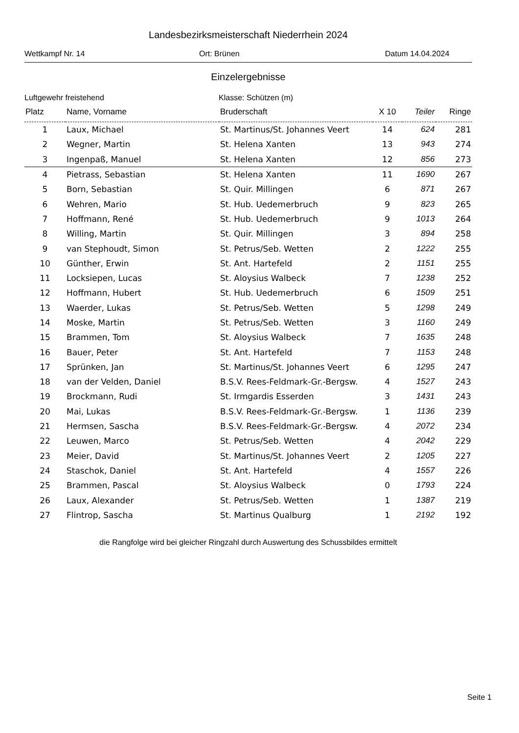Landesbezirksmeisterschaft Niederrhein 2024
Wettkampf Nr. 14 Ort: Brünen Datum 14.04.2024
Einzelergebnisse
Luftgewehr freistehend Klasse: Schützen (m)
| Platz | Name, Vorname | Bruderschaft | X 10 | Teiler | Ringe |
| --- | --- | --- | --- | --- | --- |
| 1 | Laux, Michael | St. Martinus/St. Johannes Veert | 14 | 624 | 281 |
| 2 | Wegner, Martin | St. Helena Xanten | 13 | 943 | 274 |
| 3 | Ingenpaß, Manuel | St. Helena Xanten | 12 | 856 | 273 |
| 4 | Pietrass, Sebastian | St. Helena Xanten | 11 | 1690 | 267 |
| 5 | Born, Sebastian | St. Quir. Millingen | 6 | 871 | 267 |
| 6 | Wehren, Mario | St. Hub. Uedemerbruch | 9 | 823 | 265 |
| 7 | Hoffmann, René | St. Hub. Uedemerbruch | 9 | 1013 | 264 |
| 8 | Willing, Martin | St. Quir. Millingen | 3 | 894 | 258 |
| 9 | van Stephoudt, Simon | St. Petrus/Seb. Wetten | 2 | 1222 | 255 |
| 10 | Günther, Erwin | St. Ant. Hartefeld | 2 | 1151 | 255 |
| 11 | Locksiepen, Lucas | St. Aloysius Walbeck | 7 | 1238 | 252 |
| 12 | Hoffmann, Hubert | St. Hub. Uedemerbruch | 6 | 1509 | 251 |
| 13 | Waerder, Lukas | St. Petrus/Seb. Wetten | 5 | 1298 | 249 |
| 14 | Moske, Martin | St. Petrus/Seb. Wetten | 3 | 1160 | 249 |
| 15 | Brammen, Tom | St. Aloysius Walbeck | 7 | 1635 | 248 |
| 16 | Bauer, Peter | St. Ant. Hartefeld | 7 | 1153 | 248 |
| 17 | Sprünken, Jan | St. Martinus/St. Johannes Veert | 6 | 1295 | 247 |
| 18 | van der Velden, Daniel | B.S.V. Rees-Feldmark-Gr.-Bergsw. | 4 | 1527 | 243 |
| 19 | Brockmann, Rudi | St. Irmgardis Esserden | 3 | 1431 | 243 |
| 20 | Mai, Lukas | B.S.V. Rees-Feldmark-Gr.-Bergsw. | 1 | 1136 | 239 |
| 21 | Hermsen, Sascha | B.S.V. Rees-Feldmark-Gr.-Bergsw. | 4 | 2072 | 234 |
| 22 | Leuwen, Marco | St. Petrus/Seb. Wetten | 4 | 2042 | 229 |
| 23 | Meier, David | St. Martinus/St. Johannes Veert | 2 | 1205 | 227 |
| 24 | Staschok, Daniel | St. Ant. Hartefeld | 4 | 1557 | 226 |
| 25 | Brammen, Pascal | St. Aloysius Walbeck | 0 | 1793 | 224 |
| 26 | Laux, Alexander | St. Petrus/Seb. Wetten | 1 | 1387 | 219 |
| 27 | Flintrop, Sascha | St. Martinus Qualburg | 1 | 2192 | 192 |
die Rangfolge wird bei gleicher Ringzahl durch Auswertung des Schussbildes ermittelt
Seite 1